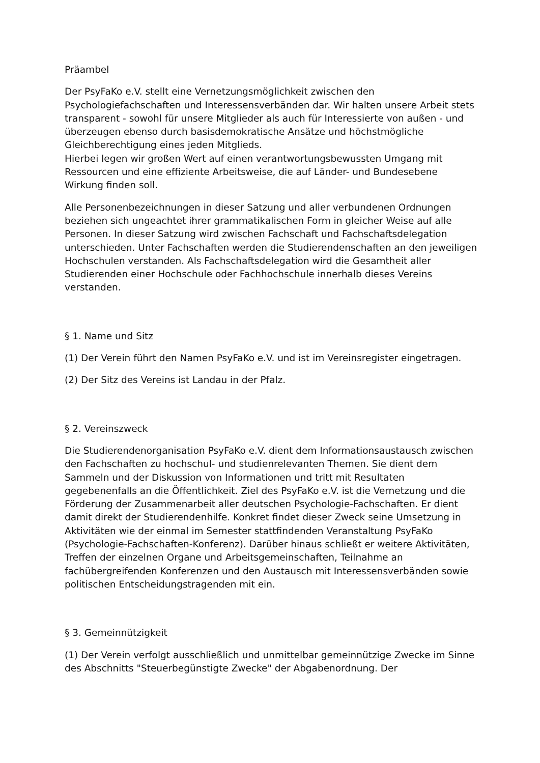Präambel
Der PsyFaKo e.V. stellt eine Vernetzungsmöglichkeit zwischen den Psychologiefachschaften und Interessensverbänden dar. Wir halten unsere Arbeit stets transparent - sowohl für unsere Mitglieder als auch für Interessierte von außen - und überzeugen ebenso durch basisdemokratische Ansätze und höchstmögliche Gleichberechtigung eines jeden Mitglieds.
Hierbei legen wir großen Wert auf einen verantwortungsbewussten Umgang mit Ressourcen und eine effiziente Arbeitsweise, die auf Länder- und Bundesebene Wirkung finden soll.
Alle Personenbezeichnungen in dieser Satzung und aller verbundenen Ordnungen beziehen sich ungeachtet ihrer grammatikalischen Form in gleicher Weise auf alle Personen. In dieser Satzung wird zwischen Fachschaft und Fachschaftsdelegation unterschieden. Unter Fachschaften werden die Studierendenschaften an den jeweiligen Hochschulen verstanden. Als Fachschaftsdelegation wird die Gesamtheit aller Studierenden einer Hochschule oder Fachhochschule innerhalb dieses Vereins verstanden.
§ 1. Name und Sitz
(1) Der Verein führt den Namen PsyFaKo e.V. und ist im Vereinsregister eingetragen.
(2) Der Sitz des Vereins ist Landau in der Pfalz.
§ 2. Vereinszweck
Die Studierendenorganisation PsyFaKo e.V. dient dem Informationsaustausch zwischen den Fachschaften zu hochschul- und studienrelevanten Themen. Sie dient dem Sammeln und der Diskussion von Informationen und tritt mit Resultaten gegebenenfalls an die Öffentlichkeit. Ziel des PsyFaKo e.V. ist die Vernetzung und die Förderung der Zusammenarbeit aller deutschen Psychologie-Fachschaften. Er dient damit direkt der Studierendenhilfe. Konkret findet dieser Zweck seine Umsetzung in Aktivitäten wie der einmal im Semester stattfindenden Veranstaltung PsyFaKo (Psychologie-Fachschaften-Konferenz). Darüber hinaus schließt er weitere Aktivitäten, Treffen der einzelnen Organe und Arbeitsgemeinschaften, Teilnahme an fachübergreifenden Konferenzen und den Austausch mit Interessensverbänden sowie politischen Entscheidungstragenden mit ein.
§ 3. Gemeinnützigkeit
(1) Der Verein verfolgt ausschließlich und unmittelbar gemeinnützige Zwecke im Sinne des Abschnitts "Steuerbegünstigte Zwecke" der Abgabenordnung. Der